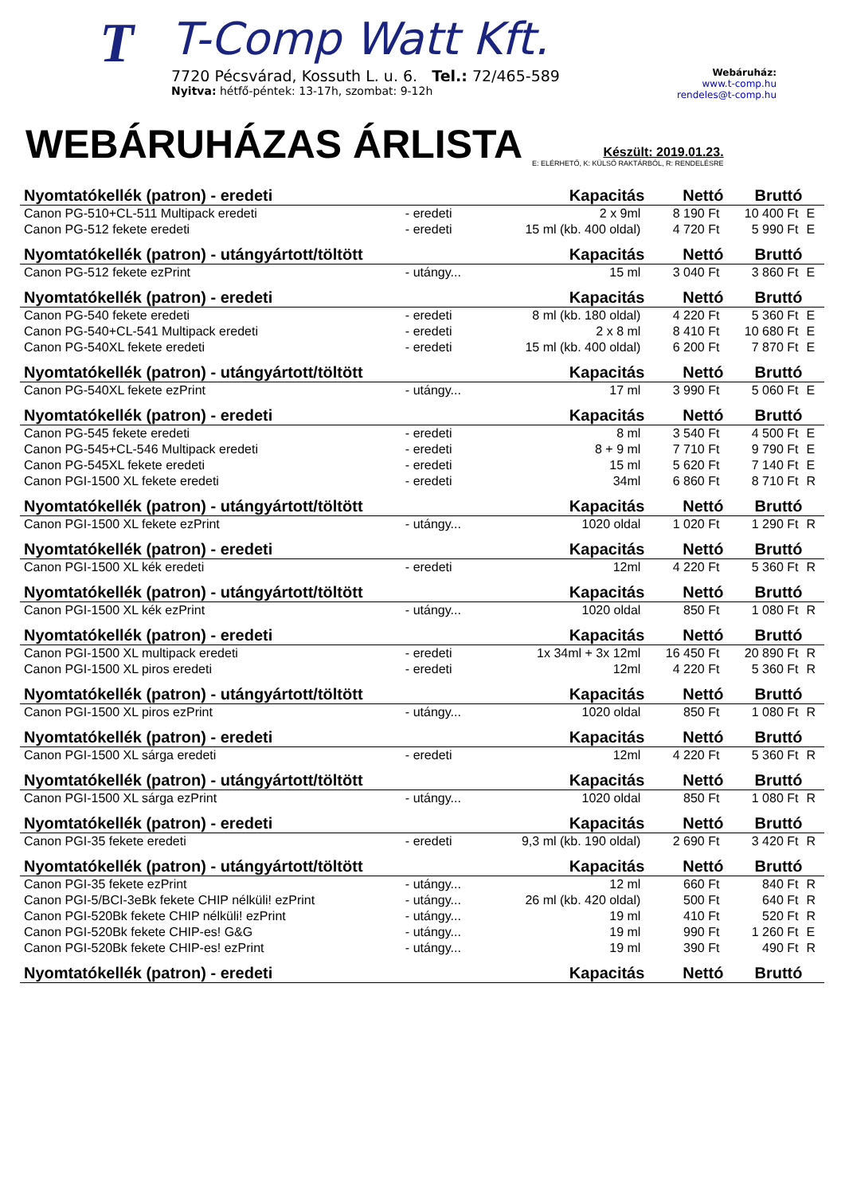T
T-Comp Watt Kft.
7720 Pécsvárad, Kossuth L. u. 6. Tel.: 72/465-589
Nyitva: hétfő-péntek: 13-17h, szombat: 9-12h
Webáruház:
www.t-comp.hu
rendeles@t-comp.hu
WEBÁRUHÁZAS ÁRLISTA
Készült: 2019.01.23.
E: ELÉRHETŐ, K: KÜLSŐ RAKTÁRBÓL, R: RENDELÉSRE
| Nyomtatókellék (patron) - eredeti | | Kapacitás | Nettó | Bruttó | |
| --- | --- | --- | --- | --- | --- |
| Canon PG-510+CL-511 Multipack eredeti | - eredeti | 2 x 9ml | 8 190 Ft | 10 400 Ft | E |
| Canon PG-512 fekete eredeti | - eredeti | 15 ml (kb. 400 oldal) | 4 720 Ft | 5 990 Ft | E |
| Nyomtatókellék (patron) - utángyártott/töltött | | Kapacitás | Nettó | Bruttó | |
| Canon PG-512 fekete ezPrint | - utángy... | 15 ml | 3 040 Ft | 3 860 Ft | E |
| Nyomtatókellék (patron) - eredeti | | Kapacitás | Nettó | Bruttó | |
| Canon PG-540 fekete eredeti | - eredeti | 8 ml (kb. 180 oldal) | 4 220 Ft | 5 360 Ft | E |
| Canon PG-540+CL-541 Multipack eredeti | - eredeti | 2 x 8 ml | 8 410 Ft | 10 680 Ft | E |
| Canon PG-540XL fekete eredeti | - eredeti | 15 ml (kb. 400 oldal) | 6 200 Ft | 7 870 Ft | E |
| Nyomtatókellék (patron) - utángyártott/töltött | | Kapacitás | Nettó | Bruttó | |
| Canon PG-540XL fekete ezPrint | - utángy... | 17 ml | 3 990 Ft | 5 060 Ft | E |
| Nyomtatókellék (patron) - eredeti | | Kapacitás | Nettó | Bruttó | |
| Canon PG-545 fekete eredeti | - eredeti | 8 ml | 3 540 Ft | 4 500 Ft | E |
| Canon PG-545+CL-546 Multipack eredeti | - eredeti | 8 + 9 ml | 7 710 Ft | 9 790 Ft | E |
| Canon PG-545XL fekete eredeti | - eredeti | 15 ml | 5 620 Ft | 7 140 Ft | E |
| Canon PGI-1500 XL fekete eredeti | - eredeti | 34ml | 6 860 Ft | 8 710 Ft | R |
| Nyomtatókellék (patron) - utángyártott/töltött | | Kapacitás | Nettó | Bruttó | |
| Canon PGI-1500 XL fekete ezPrint | - utángy... | 1020 oldal | 1 020 Ft | 1 290 Ft | R |
| Nyomtatókellék (patron) - eredeti | | Kapacitás | Nettó | Bruttó | |
| Canon PGI-1500 XL kék eredeti | - eredeti | 12ml | 4 220 Ft | 5 360 Ft | R |
| Nyomtatókellék (patron) - utángyártott/töltött | | Kapacitás | Nettó | Bruttó | |
| Canon PGI-1500 XL kék ezPrint | - utángy... | 1020 oldal | 850 Ft | 1 080 Ft | R |
| Nyomtatókellék (patron) - eredeti | | Kapacitás | Nettó | Bruttó | |
| Canon PGI-1500 XL multipack eredeti | - eredeti | 1x 34ml + 3x 12ml | 16 450 Ft | 20 890 Ft | R |
| Canon PGI-1500 XL piros eredeti | - eredeti | 12ml | 4 220 Ft | 5 360 Ft | R |
| Nyomtatókellék (patron) - utángyártott/töltött | | Kapacitás | Nettó | Bruttó | |
| Canon PGI-1500 XL piros ezPrint | - utángy... | 1020 oldal | 850 Ft | 1 080 Ft | R |
| Nyomtatókellék (patron) - eredeti | | Kapacitás | Nettó | Bruttó | |
| Canon PGI-1500 XL sárga eredeti | - eredeti | 12ml | 4 220 Ft | 5 360 Ft | R |
| Nyomtatókellék (patron) - utángyártott/töltött | | Kapacitás | Nettó | Bruttó | |
| Canon PGI-1500 XL sárga ezPrint | - utángy... | 1020 oldal | 850 Ft | 1 080 Ft | R |
| Nyomtatókellék (patron) - eredeti | | Kapacitás | Nettó | Bruttó | |
| Canon PGI-35 fekete eredeti | - eredeti | 9,3 ml (kb. 190 oldal) | 2 690 Ft | 3 420 Ft | R |
| Nyomtatókellék (patron) - utángyártott/töltött | | Kapacitás | Nettó | Bruttó | |
| Canon PGI-35 fekete ezPrint | - utángy... | 12 ml | 660 Ft | 840 Ft | R |
| Canon PGI-5/BCI-3eBk fekete CHIP nélküli! ezPrint | - utángy... | 26 ml (kb. 420 oldal) | 500 Ft | 640 Ft | R |
| Canon PGI-520Bk fekete CHIP nélküli! ezPrint | - utángy... | 19 ml | 410 Ft | 520 Ft | R |
| Canon PGI-520Bk fekete CHIP-es! G&G | - utángy... | 19 ml | 990 Ft | 1 260 Ft | E |
| Canon PGI-520Bk fekete CHIP-es! ezPrint | - utángy... | 19 ml | 390 Ft | 490 Ft | R |
| Nyomtatókellék (patron) - eredeti | | Kapacitás | Nettó | Bruttó | |